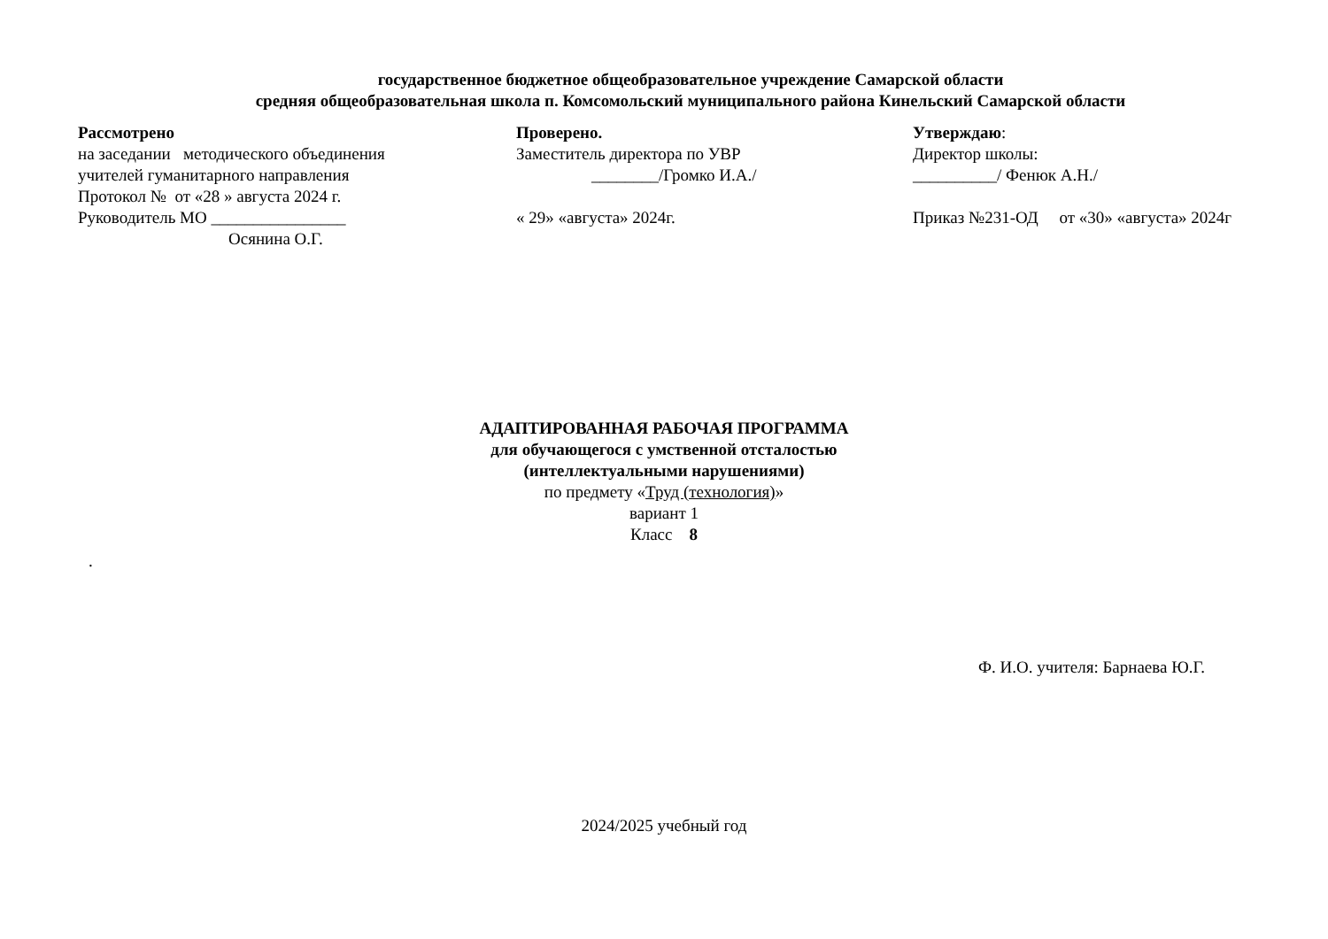государственное бюджетное общеобразовательное учреждение Самарской области
средняя общеобразовательная школа п. Комсомольский муниципального района Кинельский Самарской области
Рассмотрено
на заседании методического объединения
учителей гуманитарного направления
Протокол № от «28 » августа 2024 г.
Руководитель МО ________________
Осянина О.Г.
Проверено.
Заместитель директора по УВР
________/Громко И.А./
« 29» «августа» 2024г.
Утверждаю:
Директор школы:
__________/ Фенюк А.Н./
Приказ №231-ОД от «30» «августа» 2024г
АДАПТИРОВАННАЯ РАБОЧАЯ ПРОГРАММА
для обучающегося с умственной отсталостью
(интеллектуальными нарушениями)
по предмету «Труд (технология)»
вариант 1
Класс 8
.
Ф. И.О. учителя: Барнаева Ю.Г.
2024/2025 учебный год